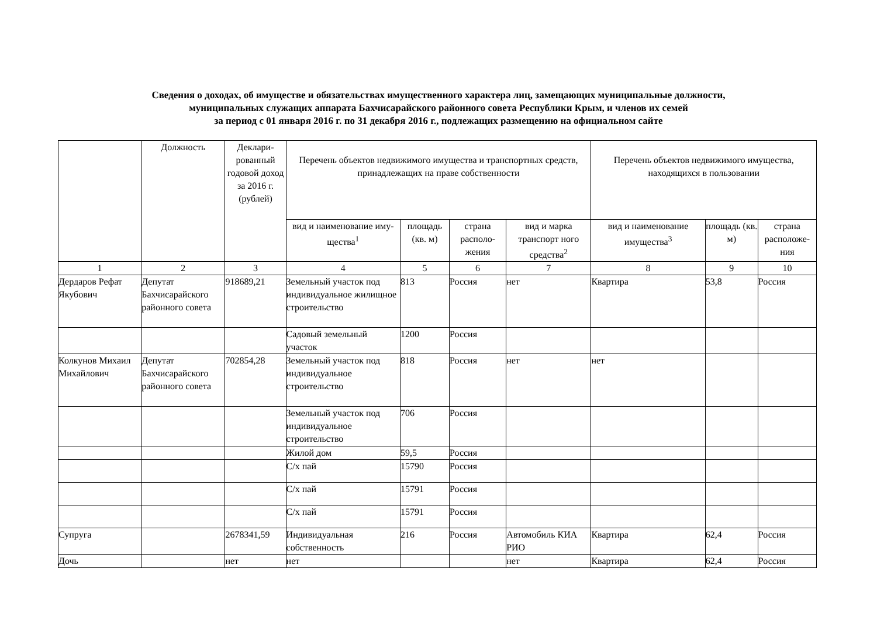Сведения о доходах, об имуществе и обязательствах имущественного характера лиц, замещающих муниципальные должности,
муниципальных служащих аппарата Бахчисарайского районного совета Республики Крым, и членов их семей
за период с 01 января 2016 г. по 31 декабря 2016 г., подлежащих размещению на официальном сайте
| | Должность | Деклари-рованный годовой доход за 2016 г. (рублей) | Перечень объектов недвижимого имущества и транспортных средств, принадлежащих на праве собственности | | | | Перечень объектов недвижимого имущества, находящихся в пользовании | | |
| --- | --- | --- | --- | --- | --- | --- | --- | --- | --- |
| | | | вид и наименование иму- щества<sup>1</sup> | площадь (кв. м) | страна располо-жения | вид и марка транспорт ного средства<sup>2</sup> | вид и наименование имущества<sup>3</sup> | площадь (кв. м) | страна расположе-ния |
| 1 | 2 | 3 | 4 | 5 | 6 | 7 | 8 | 9 | 10 |
| Дердаров Рефат Якубович | Депутат Бахчисарайского районного совета | 918689,21 | Земельный участок под индивидуальное жилищное строительство | 813 | Россия | нет | Квартира | 53,8 | Россия |
| | | | Садовый земельный участок | 1200 | Россия | | | | |
| Колкунов Михаил Михайлович | Депутат Бахчисарайского районного совета | 702854,28 | Земельный участок под индивидуальное строительство | 818 | Россия | нет | нет | | |
| | | | Земельный участок под индивидуальное строительство | 706 | Россия | | | | |
| | | | Жилой дом | 59,5 | Россия | | | | |
| | | | С/х пай | 15790 | Россия | | | | |
| | | | С/х пай | 15791 | Россия | | | | |
| | | | С/х пай | 15791 | Россия | | | | |
| Супруга | | 2678341,59 | Индивидуальная собственность | 216 | Россия | Автомобиль КИА РИО | Квартира | 62,4 | Россия |
| Дочь | | нет | нет | | | нет | Квартира | 62,4 | Россия |